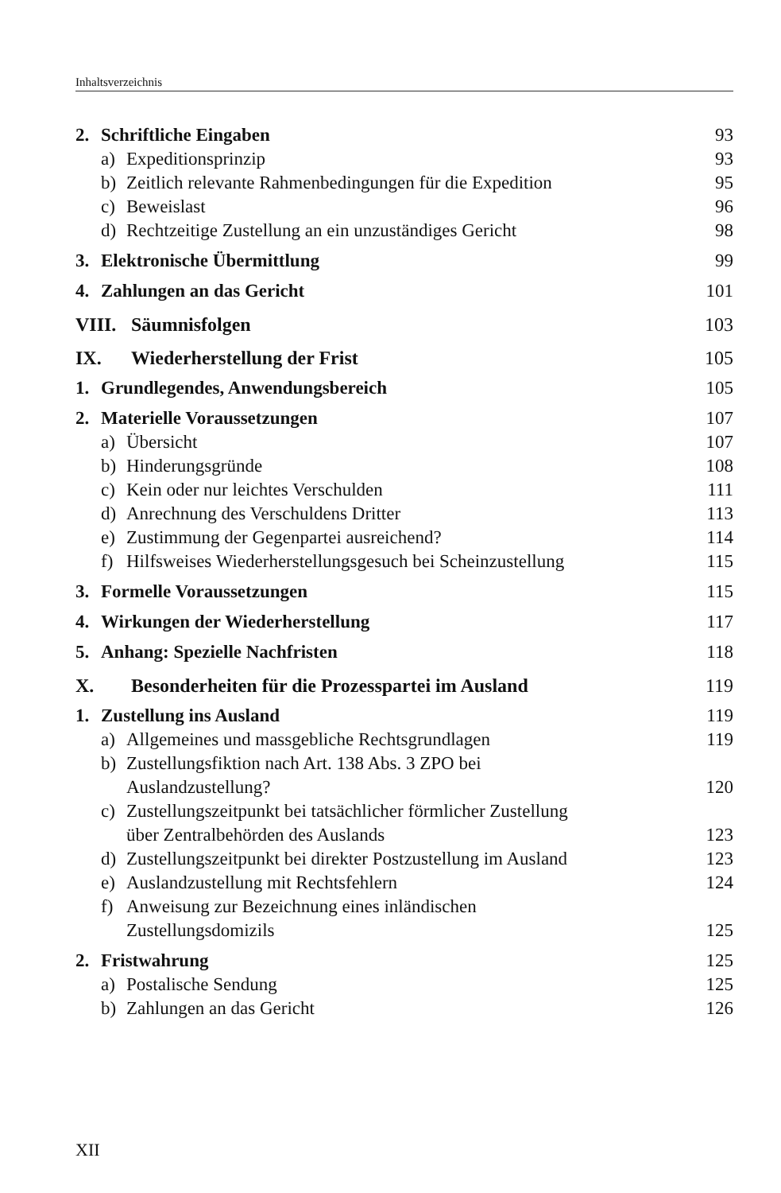Inhaltsverzeichnis
2. Schriftliche Eingaben 93
a) Expeditionsprinzip 93
b) Zeitlich relevante Rahmenbedingungen für die Expedition 95
c) Beweislast 96
d) Rechtzeitige Zustellung an ein unzuständiges Gericht 98
3. Elektronische Übermittlung 99
4. Zahlungen an das Gericht 101
VIII. Säumnisfolgen 103
IX. Wiederherstellung der Frist 105
1. Grundlegendes, Anwendungsbereich 105
2. Materielle Voraussetzungen 107
a) Übersicht 107
b) Hinderungsgründe 108
c) Kein oder nur leichtes Verschulden 111
d) Anrechnung des Verschuldens Dritter 113
e) Zustimmung der Gegenpartei ausreichend? 114
f) Hilfsweises Wiederherstellungsgesuch bei Scheinzustellung 115
3. Formelle Voraussetzungen 115
4. Wirkungen der Wiederherstellung 117
5. Anhang: Spezielle Nachfristen 118
X. Besonderheiten für die Prozesspartei im Ausland 119
1. Zustellung ins Ausland 119
a) Allgemeines und massgebliche Rechtsgrundlagen 119
b) Zustellungsfiktion nach Art. 138 Abs. 3 ZPO bei
Auslandzustellung? 120
c) Zustellungszeitpunkt bei tatsächlicher förmlicher Zustellung
über Zentralbehörden des Auslands 123
d) Zustellungszeitpunkt bei direkter Postzustellung im Ausland 123
e) Auslandzustellung mit Rechtsfehlern 124
f) Anweisung zur Bezeichnung eines inländischen
Zustellungsdomizils 125
2. Fristwahrung 125
a) Postalische Sendung 125
b) Zahlungen an das Gericht 126
XII